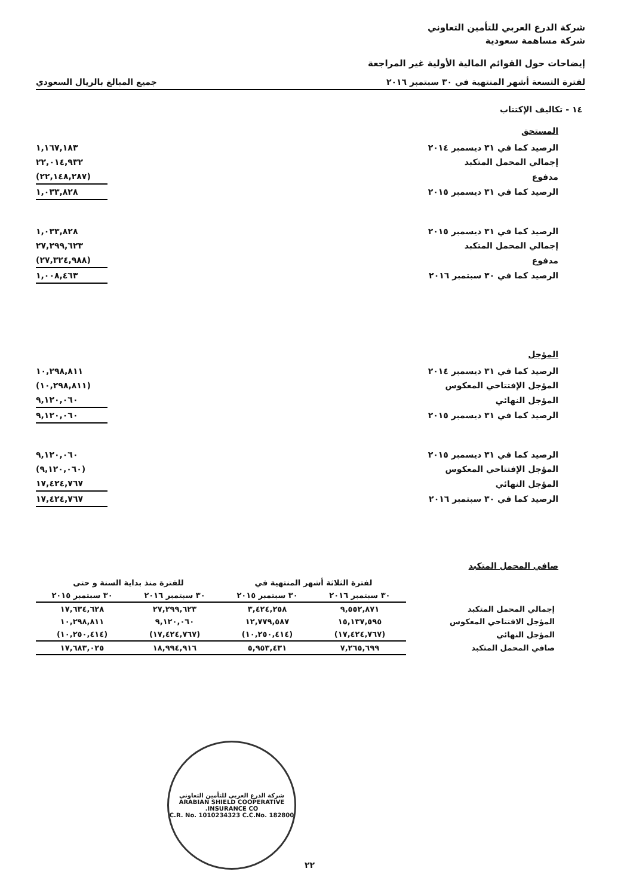شركة الدرع العربي للتأمين التعاوني
شركة مساهمة سعودية
إيضاحات حول القوائم المالية الأولية غير المراجعة
لفترة التسعة أشهر المنتهية في ٣٠ سبتمبر ٢٠١٦ جميع المبالغ بالريال السعودي
١٤ - تكاليف الإكتتاب
المستحق
| الرصيد كما في ٣١ ديسمبر ٢٠١٤ | ١,١٦٧,١٨٣ |
| إجمالي المحمل المتكبد | ٢٢,٠١٤,٩٣٢ |
| مدفوع | (٢٢,١٤٨,٢٨٧) |
| الرصيد كما في ٣١ ديسمبر ٢٠١٥ | ١,٠٣٣,٨٢٨ |
| الرصيد كما في ٣١ ديسمبر ٢٠١٥ | ١,٠٣٣,٨٢٨ |
| إجمالي المحمل المتكبد | ٢٧,٢٩٩,٦٢٣ |
| مدفوع | (٢٧,٣٢٤,٩٨٨) |
| الرصيد كما في ٣٠ سبتمبر ٢٠١٦ | ١,٠٠٨,٤٦٣ |
المؤجل
| الرصيد كما في ٣١ ديسمبر ٢٠١٤ | ١٠,٢٩٨,٨١١ |
| المؤجل الإفتتاحي المعكوس | (١٠,٢٩٨,٨١١) |
| المؤجل النهائي | ٩,١٢٠,٠٦٠ |
| الرصيد كما في ٣١ ديسمبر ٢٠١٥ | ٩,١٢٠,٠٦٠ |
| الرصيد كما في ٣١ ديسمبر ٢٠١٥ | ٩,١٢٠,٠٦٠ |
| المؤجل الإفتتاحي المعكوس | (٩,١٢٠,٠٦٠) |
| المؤجل النهائي | ١٧,٤٢٤,٧٦٧ |
| الرصيد كما في ٣٠ سبتمبر ٢٠١٦ | ١٧,٤٢٤,٧٦٧ |
صافي المحمل المتكبد
| | لفترة الثلاثة أشهر المنتهية في | | للفترة منذ بداية السنة و حتى | |
| --- | --- | --- | --- | --- |
| | ٣٠ سبتمبر ٢٠١٦ | ٣٠ سبتمبر ٢٠١٥ | ٣٠ سبتمبر ٢٠١٦ | ٣٠ سبتمبر ٢٠١٥ |
| إجمالي المحمل المتكبد | ٩,٥٥٢,٨٧١ | ٣,٤٢٤,٢٥٨ | ٢٧,٢٩٩,٦٢٣ | ١٧,٦٣٤,٦٢٨ |
| المؤجل الافتتاحي المعكوس | ١٥,١٣٧,٥٩٥ | ١٢,٧٧٩,٥٨٧ | ٩,١٢٠,٠٦٠ | ١٠,٢٩٨,٨١١ |
| المؤجل النهائي | (١٧,٤٢٤,٧٦٧) | (١٠,٢٥٠,٤١٤) | (١٧,٤٢٤,٧٦٧) | (١٠,٢٥٠,٤١٤) |
| صافي المحمل المتكبد | ٧,٢٦٥,٦٩٩ | ٥,٩٥٣,٤٣١ | ١٨,٩٩٤,٩١٦ | ١٧,٦٨٣,٠٢٥ |
شركة الدرع العربي للتأمين التعاوني
ARABIAN SHIELD COOPERATIVE INSURANCE CO.
C.R. No. 1010234323 C.C.No. 182800
٢٢